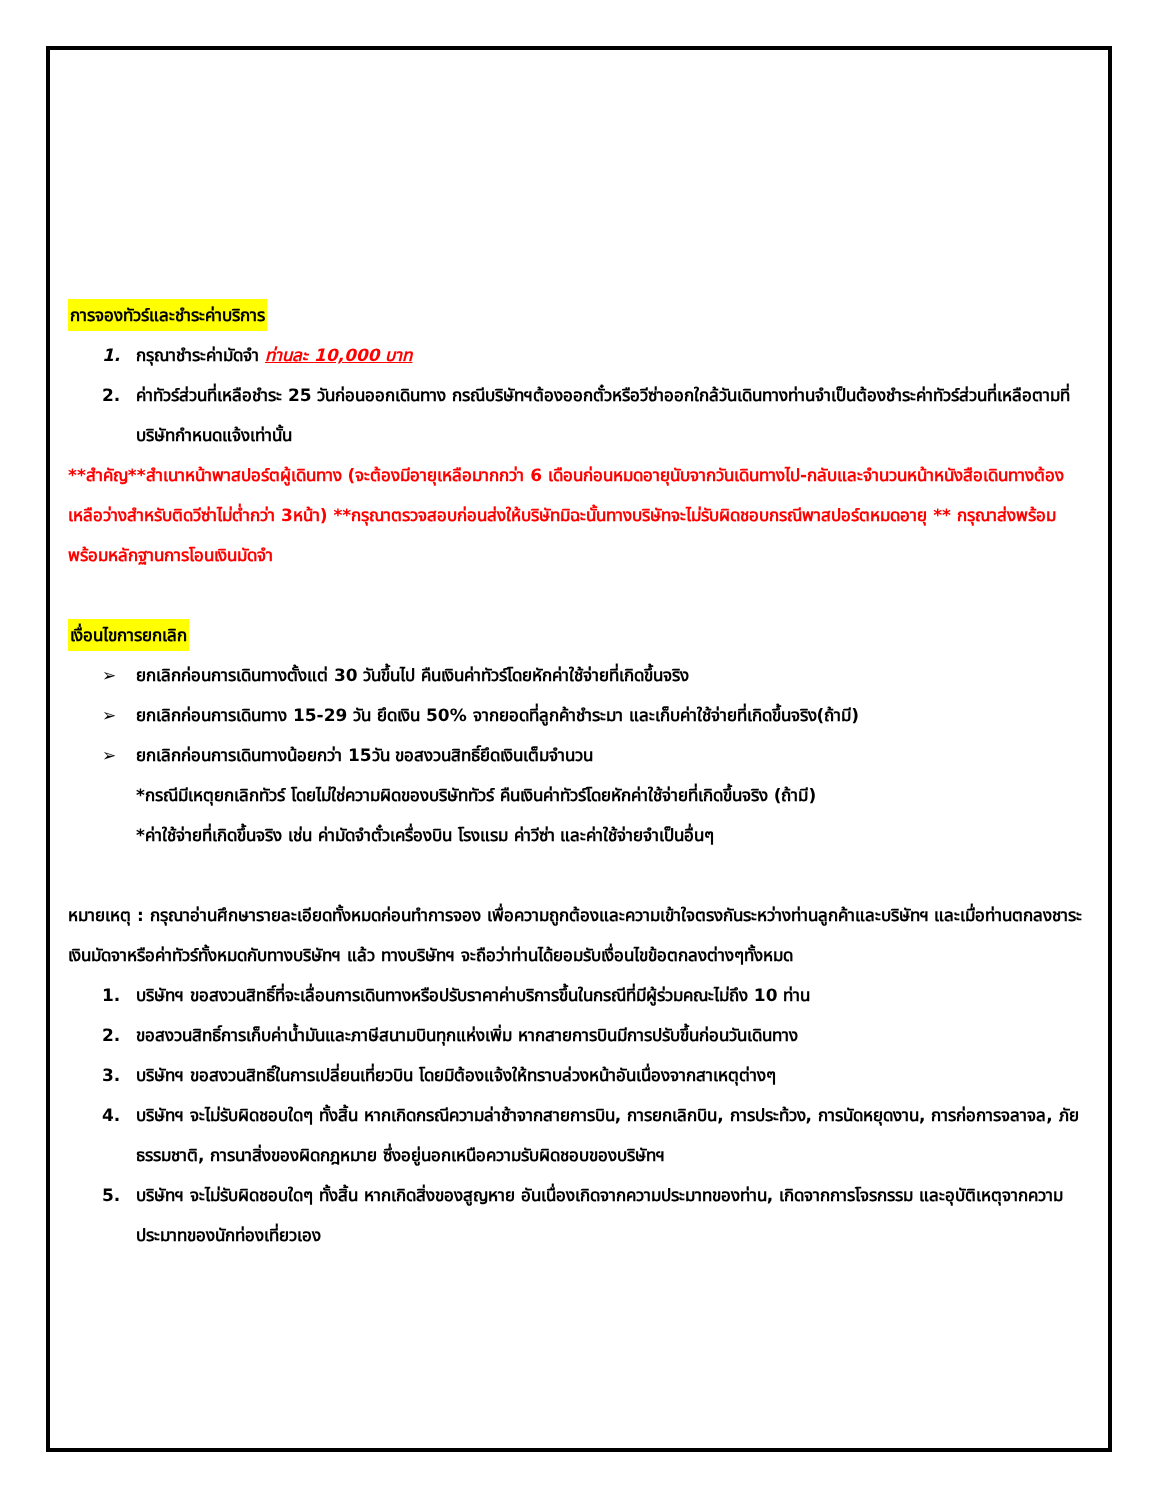การจองทัวร์และชำระค่าบริการ
1. กรุณาชำระค่ามัดจำ ท่านละ 10,000 บาท
2. ค่าทัวร์ส่วนที่เหลือชำระ 25 วันก่อนออกเดินทาง กรณีบริษัทฯต้องออกตั๋วหรือวีซ่าออกใกล้วันเดินทางท่านจำเป็นต้องชำระค่าทัวร์ส่วนที่เหลือตามที่บริษัทกำหนดแจ้งเท่านั้น
**สำคัญ**สำเนาหน้าพาสปอร์ตผู้เดินทาง (จะต้องมีอายุเหลือมากกว่า 6 เดือนก่อนหมดอายุนับจากวันเดินทางไป-กลับและจำนวนหน้าหนังสือเดินทางต้องเหลือว่างสำหรับติดวีซ่าไม่ต่ำกว่า 3หน้า) **กรุณาตรวจสอบก่อนส่งให้บริษัทมิฉะนั้นทางบริษัทจะไม่รับผิดชอบกรณีพาสปอร์ตหมดอายุ ** กรุณาส่งพร้อมพร้อมหลักฐานการโอนเงินมัดจำ
เงื่อนไขการยกเลิก
➢ ยกเลิกก่อนการเดินทางตั้งแต่ 30 วันขึ้นไป คืนเงินค่าทัวร์โดยหักค่าใช้จ่ายที่เกิดขึ้นจริง
➢ ยกเลิกก่อนการเดินทาง 15-29 วัน ยึดเงิน 50% จากยอดที่ลูกค้าชำระมา และเก็บค่าใช้จ่ายที่เกิดขึ้นจริง(ถ้ามี)
➢ ยกเลิกก่อนการเดินทางน้อยกว่า 15วัน ขอสงวนสิทธิ์ยึดเงินเต็มจำนวน
*กรณีมีเหตุยกเลิกทัวร์ โดยไม่ใช่ความผิดของบริษัททัวร์ คืนเงินค่าทัวร์โดยหักค่าใช้จ่ายที่เกิดขึ้นจริง (ถ้ามี)
*ค่าใช้จ่ายที่เกิดขึ้นจริง เช่น ค่ามัดจำตั๋วเครื่องบิน โรงแรม ค่าวีซ่า และค่าใช้จ่ายจำเป็นอื่นๆ
หมายเหตุ : กรุณาอ่านศึกษารายละเอียดทั้งหมดก่อนทำการจอง เพื่อความถูกต้องและความเข้าใจตรงกันระหว่างท่านลูกค้าและบริษัทฯ และเมื่อท่านตกลงชาระเงินมัดจาหรือค่าทัวร์ทั้งหมดกับทางบริษัทฯ แล้ว ทางบริษัทฯ จะถือว่าท่านได้ยอมรับเงื่อนไขข้อตกลงต่างๆทั้งหมด
1. บริษัทฯ ขอสงวนสิทธิ์ที่จะเลื่อนการเดินทางหรือปรับราคาค่าบริการขึ้นในกรณีที่มีผู้ร่วมคณะไม่ถึง 10 ท่าน
2. ขอสงวนสิทธิ์การเก็บค่าน้ำมันและภาษีสนามบินทุกแห่งเพิ่ม หากสายการบินมีการปรับขึ้นก่อนวันเดินทาง
3. บริษัทฯ ขอสงวนสิทธิ์ในการเปลี่ยนเที่ยวบิน โดยมิต้องแจ้งให้ทราบล่วงหน้าอันเนื่องจากสาเหตุต่างๆ
4. บริษัทฯ จะไม่รับผิดชอบใดๆ ทั้งสิ้น หากเกิดกรณีความล่าช้าจากสายการบิน, การยกเลิกบิน, การประท้วง, การนัดหยุดงาน, การก่อการจลาจล, ภัยธรรมชาติ, การนาสิ่งของผิดกฎหมาย ซึ่งอยู่นอกเหนือความรับผิดชอบของบริษัทฯ
5. บริษัทฯ จะไม่รับผิดชอบใดๆ ทั้งสิ้น หากเกิดสิ่งของสูญหาย อันเนื่องเกิดจากความประมาทของท่าน, เกิดจากการโจรกรรม และอุบัติเหตุจากความประมาทของนักท่องเที่ยวเอง